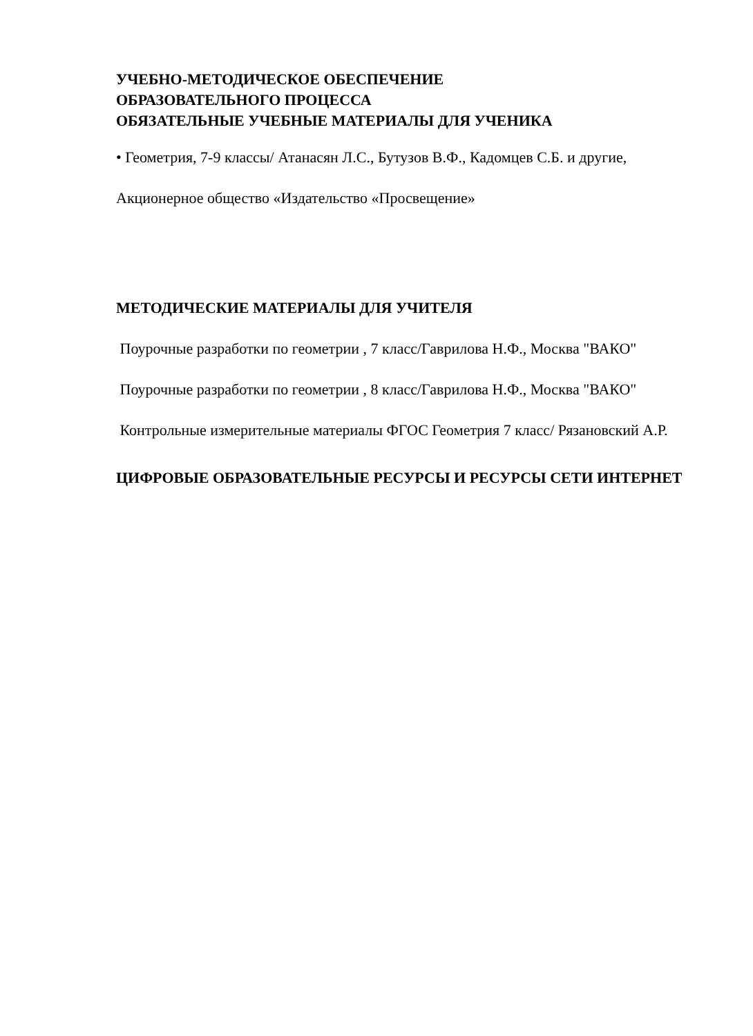УЧЕБНО-МЕТОДИЧЕСКОЕ ОБЕСПЕЧЕНИЕ
ОБРАЗОВАТЕЛЬНОГО ПРОЦЕССА
ОБЯЗАТЕЛЬНЫЕ УЧЕБНЫЕ МАТЕРИАЛЫ ДЛЯ УЧЕНИКА
• Геометрия, 7-9 классы/ Атанасян Л.С., Бутузов В.Ф., Кадомцев С.Б. и другие, Акционерное общество «Издательство «Просвещение»
МЕТОДИЧЕСКИЕ МАТЕРИАЛЫ ДЛЯ УЧИТЕЛЯ
Поурочные разработки по геометрии , 7 класс/Гаврилова Н.Ф., Москва "ВАКО"
Поурочные разработки по геометрии , 8 класс/Гаврилова Н.Ф., Москва "ВАКО"
Контрольные измерительные материалы ФГОС Геометрия 7 класс/ Рязановский А.Р.
ЦИФРОВЫЕ ОБРАЗОВАТЕЛЬНЫЕ РЕСУРСЫ И РЕСУРСЫ СЕТИ ИНТЕРНЕТ